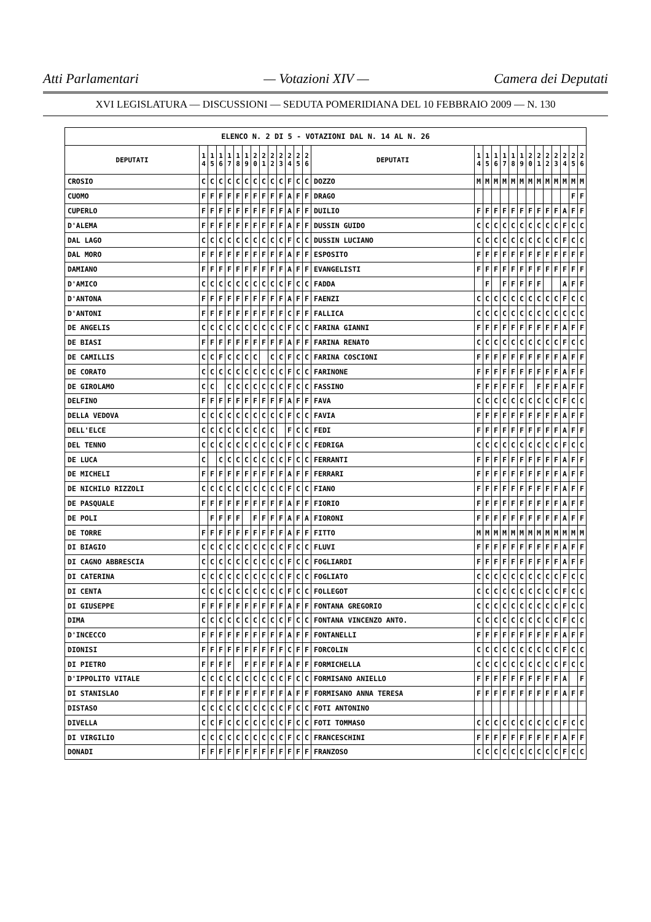Atti Parlamentari — Votazioni XIV — Camera dei Deputati
XVI LEGISLATURA — DISCUSSIONI — SEDUTA POMERIDIANA DEL 10 FEBBRAIO 2009 — N. 130
| ELENCO N. 2 DI 5 - VOTAZIONI DAL N. 14 AL N. 26 | | | | | | | | | | | | | | | | | | | | | | | | | | | |
| --- | --- | --- | --- | --- | --- | --- | --- | --- | --- | --- | --- | --- | --- | --- | --- | --- | --- | --- | --- | --- | --- | --- | --- | --- | --- | --- | --- |
| DEPUTATI | 1 4 | 1 5 | 1 6 | 1 7 | 1 8 | 1 9 | 2 0 | 2 1 | 2 2 | 2 3 | 2 4 | 2 5 | 2 6 | DEPUTATI | 1 4 | 1 5 | 1 6 | 1 7 | 1 8 | 1 9 | 2 0 | 2 1 | 2 2 | 2 3 | 2 4 | 2 5 | 2 6 |
| CROSIO | C | C | C | C | C | C | C | C | C | C | F | C | C | DOZZO | M | M | M | M | M | M | M | M | M | M | M | M | M |
| CUOMO | F | F | F | F | F | F | F | F | F | F | A | F | F | DRAGO | | | | | | | | | | | | F | F |
| CUPERLO | F | F | F | F | F | F | F | F | F | F | A | F | F | DUILIO | F | F | F | F | F | F | F | F | F | F | A | F | F |
| D'ALEMA | F | F | F | F | F | F | F | F | F | F | A | F | F | DUSSIN GUIDO | C | C | C | C | C | C | C | C | C | C | F | C | C |
| DAL LAGO | C | C | C | C | C | C | C | C | C | C | F | C | C | DUSSIN LUCIANO | C | C | C | C | C | C | C | C | C | C | F | C | C |
| DAL MORO | F | F | F | F | F | F | F | F | F | F | A | F | F | ESPOSITO | F | F | F | F | F | F | F | F | F | F | F | F | F |
| DAMIANO | F | F | F | F | F | F | F | F | F | F | A | F | F | EVANGELISTI | F | F | F | F | F | F | F | F | F | F | F | F | F |
| D'AMICO | C | C | C | C | C | C | C | C | C | C | F | C | C | FADDA | | F | | F | F | F | F | F | | | A | F | F |
| D'ANTONA | F | F | F | F | F | F | F | F | F | F | A | F | F | FAENZI | C | C | C | C | C | C | C | C | C | C | F | C | C |
| D'ANTONI | F | F | F | F | F | F | F | F | F | F | C | F | F | FALLICA | C | C | C | C | C | C | C | C | C | C | C | C | C |
| DE ANGELIS | C | C | C | C | C | C | C | C | C | C | F | C | C | FARINA GIANNI | F | F | F | F | F | F | F | F | F | F | A | F | F |
| DE BIASI | F | F | F | F | F | F | F | F | F | F | A | F | F | FARINA RENATO | C | C | C | C | C | C | C | C | C | C | F | C | C |
| DE CAMILLIS | C | C | F | C | C | C | C | | C | C | F | C | C | FARINA COSCIONI | F | F | F | F | F | F | F | F | F | F | A | F | F |
| DE CORATO | C | C | C | C | C | C | C | C | C | C | F | C | C | FARINONE | F | F | F | F | F | F | F | F | F | F | A | F | F |
| DE GIROLAMO | C | C | | C | C | C | C | C | C | C | F | C | C | FASSINO | F | F | F | F | F | F | | F | F | F | A | F | F |
| DELFINO | F | F | F | F | F | F | F | F | F | F | A | F | F | FAVA | C | C | C | C | C | C | C | C | C | C | F | C | C |
| DELLA VEDOVA | C | C | C | C | C | C | C | C | C | C | F | C | C | FAVIA | F | F | F | F | F | F | F | F | F | F | A | F | F |
| DELL'ELCE | C | C | C | C | C | C | C | C | C | | F | C | C | FEDI | F | F | F | F | F | F | F | F | F | F | A | F | F |
| DEL TENNO | C | C | C | C | C | C | C | C | C | C | F | C | C | FEDRIGA | C | C | C | C | C | C | C | C | C | C | F | C | C |
| DE LUCA | C | | C | C | C | C | C | C | C | C | F | C | C | FERRANTI | F | F | F | F | F | F | F | F | F | F | A | F | F |
| DE MICHELI | F | F | F | F | F | F | F | F | F | F | A | F | F | FERRARI | F | F | F | F | F | F | F | F | F | F | A | F | F |
| DE NICHILO RIZZOLI | C | C | C | C | C | C | C | C | C | C | F | C | C | FIANO | F | F | F | F | F | F | F | F | F | F | A | F | F |
| DE PASQUALE | F | F | F | F | F | F | F | F | F | F | A | F | F | FIORIO | F | F | F | F | F | F | F | F | F | F | A | F | F |
| DE POLI | | F | F | F | F | | F | F | F | F | A | F | A | FIORONI | F | F | F | F | F | F | F | F | F | F | A | F | F |
| DE TORRE | F | F | F | F | F | F | F | F | F | F | A | F | F | FITTO | M | M | M | M | M | M | M | M | M | M | M | M | M |
| DI BIAGIO | C | C | C | C | C | C | C | C | C | C | F | C | C | FLUVI | F | F | F | F | F | F | F | F | F | F | A | F | F |
| DI CAGNO ABBRESCIA | C | C | C | C | C | C | C | C | C | C | F | C | C | FOGLIARDI | F | F | F | F | F | F | F | F | F | F | A | F | F |
| DI CATERINA | C | C | C | C | C | C | C | C | C | C | F | C | C | FOGLIATO | C | C | C | C | C | C | C | C | C | C | F | C | C |
| DI CENTA | C | C | C | C | C | C | C | C | C | C | F | C | C | FOLLEGOT | C | C | C | C | C | C | C | C | C | C | F | C | C |
| DI GIUSEPPE | F | F | F | F | F | F | F | F | F | F | A | F | F | FONTANA GREGORIO | C | C | C | C | C | C | C | C | C | C | F | C | C |
| DIMA | C | C | C | C | C | C | C | C | C | C | F | C | C | FONTANA VINCENZO ANTO. | C | C | C | C | C | C | C | C | C | C | F | C | C |
| D'INCECCO | F | F | F | F | F | F | F | F | F | F | A | F | F | FONTANELLI | F | F | F | F | F | F | F | F | F | F | A | F | F |
| DIONISI | F | F | F | F | F | F | F | F | F | F | C | F | F | FORCOLIN | C | C | C | C | C | C | C | C | C | C | F | C | C |
| DI PIETRO | F | F | F | F | | F | F | F | F | F | A | F | F | FORMICHELLA | C | C | C | C | C | C | C | C | C | C | F | C | C |
| D'IPPOLITO VITALE | C | C | C | C | C | C | C | C | C | C | F | C | C | FORMISANO ANIELLO | F | F | F | F | F | F | F | F | F | F | A | | F |
| DI STANISLAO | F | F | F | F | F | F | F | F | F | F | A | F | F | FORMISANO ANNA TERESA | F | F | F | F | F | F | F | F | F | F | A | F | F |
| DISTASO | C | C | C | C | C | C | C | C | C | C | F | C | C | FOTI ANTONINO | | | | | | | | | | | | | |
| DIVELLA | C | C | F | C | C | C | C | C | C | C | F | C | C | FOTI TOMMASO | C | C | C | C | C | C | C | C | C | C | F | C | C |
| DI VIRGILIO | C | C | C | C | C | C | C | C | C | C | F | C | C | FRANCESCHINI | F | F | F | F | F | F | F | F | F | F | A | F | F |
| DONADI | F | F | F | F | F | F | F | F | F | F | F | F | F | FRANZOSO | C | C | C | C | C | C | C | C | C | C | F | C | C |